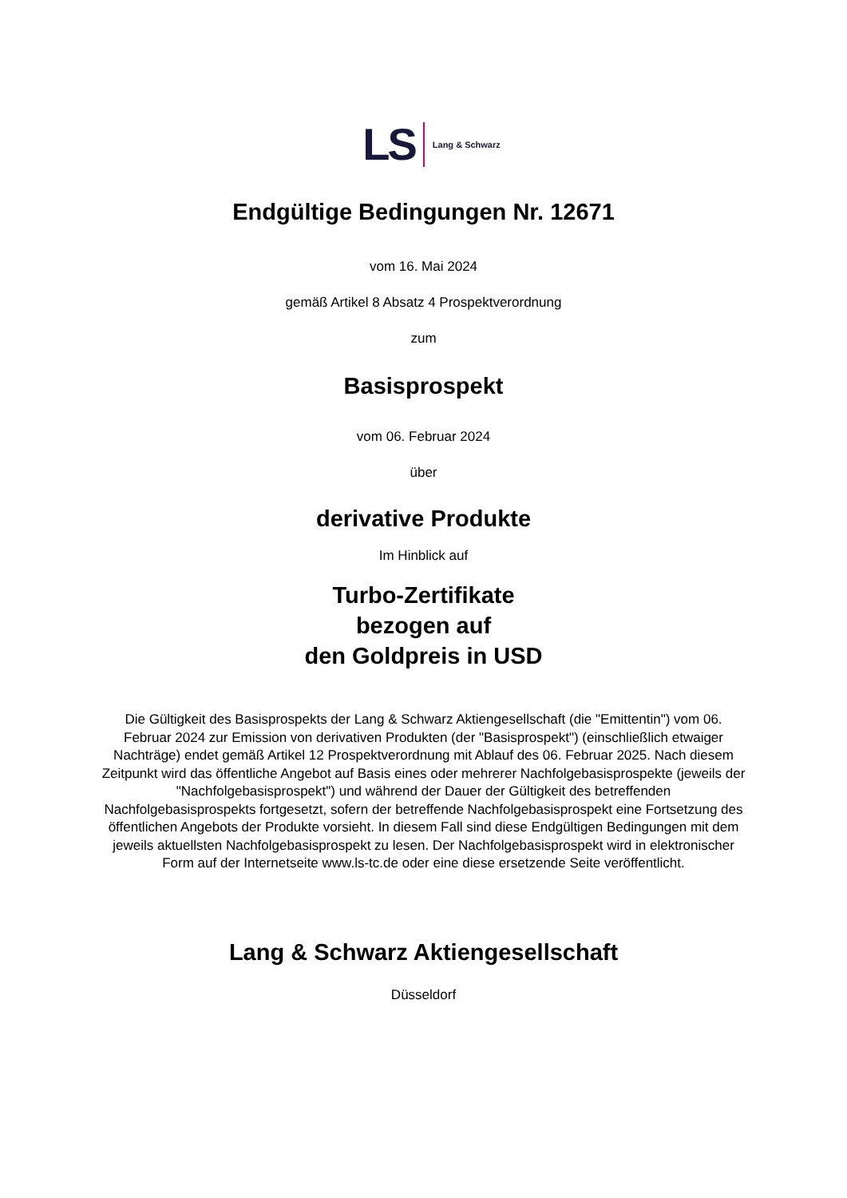LS Lang & Schwarz
Endgültige Bedingungen Nr. 12671
vom 16. Mai 2024
gemäß Artikel 8 Absatz 4 Prospektverordnung
zum
Basisprospekt
vom 06. Februar 2024
über
derivative Produkte
Im Hinblick auf
Turbo-Zertifikate
bezogen auf
den Goldpreis in USD
Die Gültigkeit des Basisprospekts der Lang & Schwarz Aktiengesellschaft (die "Emittentin") vom 06. Februar 2024 zur Emission von derivativen Produkten (der "Basisprospekt") (einschließlich etwaiger Nachträge) endet gemäß Artikel 12 Prospektverordnung mit Ablauf des 06. Februar 2025. Nach diesem Zeitpunkt wird das öffentliche Angebot auf Basis eines oder mehrerer Nachfolgebasisprospekte (jeweils der "Nachfolgebasisprospekt") und während der Dauer der Gültigkeit des betreffenden Nachfolgebasisprospekts fortgesetzt, sofern der betreffende Nachfolgebasisprospekt eine Fortsetzung des öffentlichen Angebots der Produkte vorsieht. In diesem Fall sind diese Endgültigen Bedingungen mit dem jeweils aktuellsten Nachfolgebasisprospekt zu lesen. Der Nachfolgebasisprospekt wird in elektronischer Form auf der Internetseite www.ls-tc.de oder eine diese ersetzende Seite veröffentlicht.
Lang & Schwarz Aktiengesellschaft
Düsseldorf